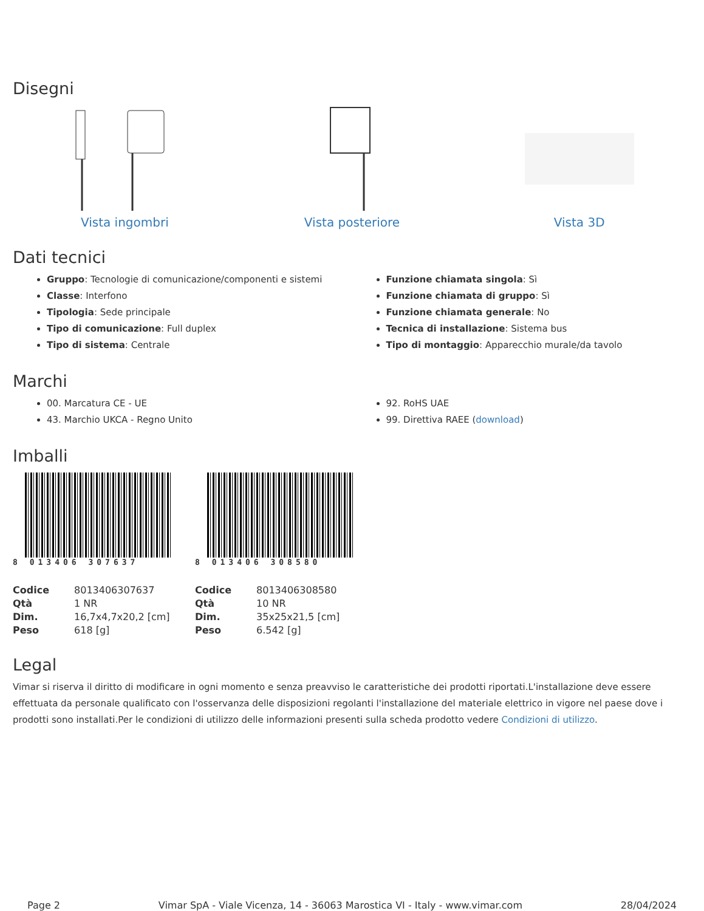Disegni
Vista ingombri Vista posteriore Vista 3D
Dati tecnici
Gruppo: Tecnologie di comunicazione/componenti e sistemi
Classe: Interfono
Tipologia: Sede principale
Tipo di comunicazione: Full duplex
Tipo di sistema: Centrale
Funzione chiamata singola: Sì
Funzione chiamata di gruppo: Sì
Funzione chiamata generale: No
Tecnica di installazione: Sistema bus
Tipo di montaggio: Apparecchio murale/da tavolo
Marchi
00. Marcatura CE - UE
43. Marchio UKCA - Regno Unito
92. RoHS UAE
99. Direttiva RAEE (download)
Imballi
8 013406 307637
| Codice | 8013406307637 |
| Qtà | 1 NR |
| Dim. | 16,7x4,7x20,2 [cm] |
| Peso | 618 [g] |
8 013406 308580
| Codice | 8013406308580 |
| Qtà | 10 NR |
| Dim. | 35x25x21,5 [cm] |
| Peso | 6.542 [g] |
Legal
Vimar si riserva il diritto di modificare in ogni momento e senza preavviso le caratteristiche dei prodotti riportati.L'installazione deve essere effettuata da personale qualificato con l'osservanza delle disposizioni regolanti l'installazione del materiale elettrico in vigore nel paese dove i prodotti sono installati.Per le condizioni di utilizzo delle informazioni presenti sulla scheda prodotto vedere Condizioni di utilizzo.
Page 2 Vimar SpA - Viale Vicenza, 14 - 36063 Marostica VI - Italy - www.vimar.com 28/04/2024